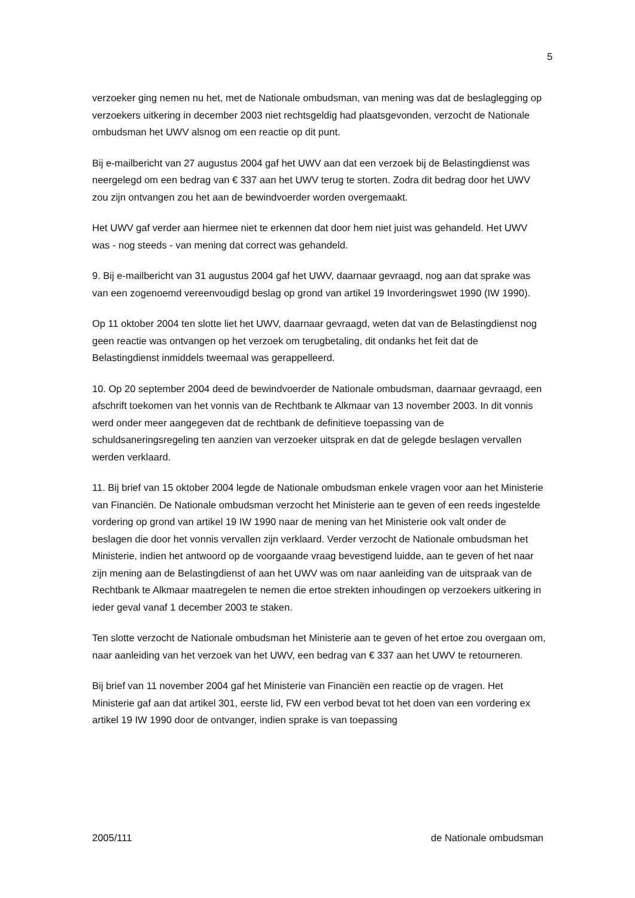5
verzoeker ging nemen nu het, met de Nationale ombudsman, van mening was dat de beslaglegging op verzoekers uitkering in december 2003 niet rechtsgeldig had plaatsgevonden, verzocht de Nationale ombudsman het UWV alsnog om een reactie op dit punt.
Bij e-mailbericht van 27 augustus 2004 gaf het UWV aan dat een verzoek bij de Belastingdienst was neergelegd om een bedrag van € 337 aan het UWV terug te storten. Zodra dit bedrag door het UWV zou zijn ontvangen zou het aan de bewindvoerder worden overgemaakt.
Het UWV gaf verder aan hiermee niet te erkennen dat door hem niet juist was gehandeld. Het UWV was - nog steeds - van mening dat correct was gehandeld.
9. Bij e-mailbericht van 31 augustus 2004 gaf het UWV, daarnaar gevraagd, nog aan dat sprake was van een zogenoemd vereenvoudigd beslag op grond van artikel 19 Invorderingswet 1990 (IW 1990).
Op 11 oktober 2004 ten slotte liet het UWV, daarnaar gevraagd, weten dat van de Belastingdienst nog geen reactie was ontvangen op het verzoek om terugbetaling, dit ondanks het feit dat de Belastingdienst inmiddels tweemaal was gerappelleerd.
10. Op 20 september 2004 deed de bewindvoerder de Nationale ombudsman, daarnaar gevraagd, een afschrift toekomen van het vonnis van de Rechtbank te Alkmaar van 13 november 2003. In dit vonnis werd onder meer aangegeven dat de rechtbank de definitieve toepassing van de schuldsaneringsregeling ten aanzien van verzoeker uitsprak en dat de gelegde beslagen vervallen werden verklaard.
11. Bij brief van 15 oktober 2004 legde de Nationale ombudsman enkele vragen voor aan het Ministerie van Financiën. De Nationale ombudsman verzocht het Ministerie aan te geven of een reeds ingestelde vordering op grond van artikel 19 IW 1990 naar de mening van het Ministerie ook valt onder de beslagen die door het vonnis vervallen zijn verklaard. Verder verzocht de Nationale ombudsman het Ministerie, indien het antwoord op de voorgaande vraag bevestigend luidde, aan te geven of het naar zijn mening aan de Belastingdienst of aan het UWV was om naar aanleiding van de uitspraak van de Rechtbank te Alkmaar maatregelen te nemen die ertoe strekten inhoudingen op verzoekers uitkering in ieder geval vanaf 1 december 2003 te staken.
Ten slotte verzocht de Nationale ombudsman het Ministerie aan te geven of het ertoe zou overgaan om, naar aanleiding van het verzoek van het UWV, een bedrag van € 337 aan het UWV te retourneren.
Bij brief van 11 november 2004 gaf het Ministerie van Financiën een reactie op de vragen. Het Ministerie gaf aan dat artikel 301, eerste lid, FW een verbod bevat tot het doen van een vordering ex artikel 19 IW 1990 door de ontvanger, indien sprake is van toepassing
2005/111 de Nationale ombudsman